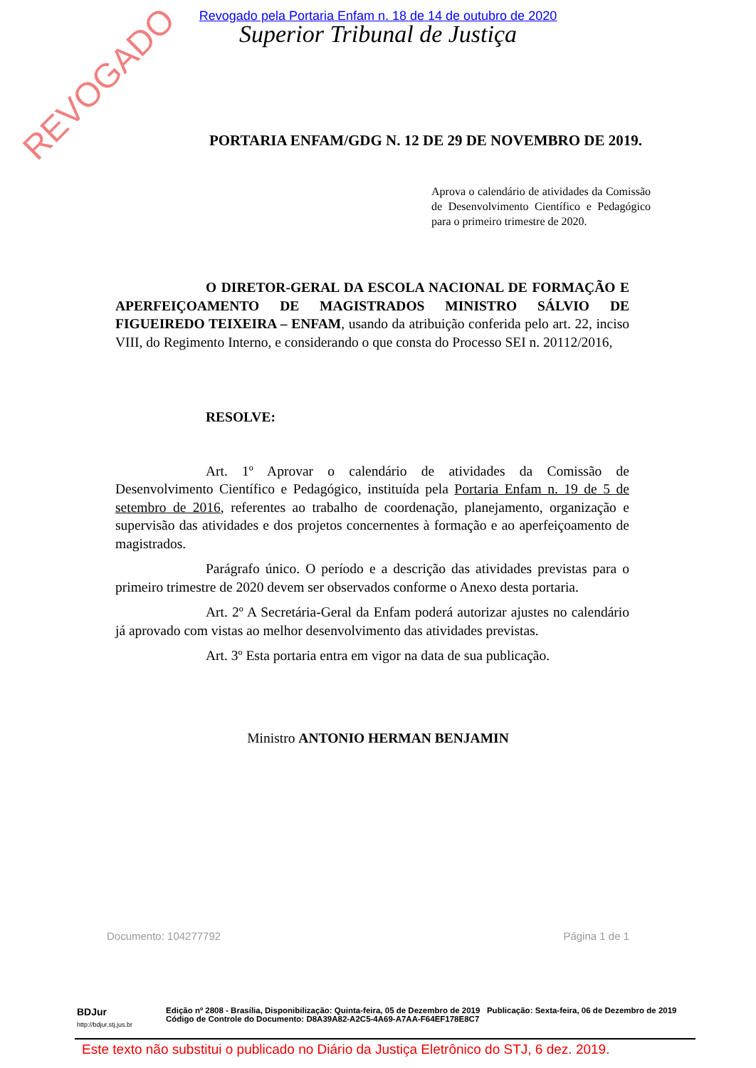Revogado pela Portaria Enfam n. 18 de 14 de outubro de 2020
Superior Tribunal de Justiça
REVOGADO
PORTARIA ENFAM/GDG N. 12 DE 29 DE NOVEMBRO DE 2019.
Aprova o calendário de atividades da Comissão de Desenvolvimento Científico e Pedagógico para o primeiro trimestre de 2020.
O DIRETOR-GERAL DA ESCOLA NACIONAL DE FORMAÇÃO E APERFEIÇOAMENTO DE MAGISTRADOS MINISTRO SÁLVIO DE FIGUEIREDO TEIXEIRA – ENFAM, usando da atribuição conferida pelo art. 22, inciso VIII, do Regimento Interno, e considerando o que consta do Processo SEI n. 20112/2016,
RESOLVE:
Art. 1º Aprovar o calendário de atividades da Comissão de Desenvolvimento Científico e Pedagógico, instituída pela Portaria Enfam n. 19 de 5 de setembro de 2016, referentes ao trabalho de coordenação, planejamento, organização e supervisão das atividades e dos projetos concernentes à formação e ao aperfeiçoamento de magistrados.
Parágrafo único. O período e a descrição das atividades previstas para o primeiro trimestre de 2020 devem ser observados conforme o Anexo desta portaria.
Art. 2º A Secretária-Geral da Enfam poderá autorizar ajustes no calendário já aprovado com vistas ao melhor desenvolvimento das atividades previstas.
Art. 3º Esta portaria entra em vigor na data de sua publicação.
Ministro ANTONIO HERMAN BENJAMIN
Documento: 104277792 Página 1 de 1
BDJur
http://bdjur.stj.jus.br
Edição nº 2808 - Brasília, Disponibilização: Quinta-feira, 05 de Dezembro de 2019 Publicação: Sexta-feira, 06 de Dezembro de 2019
Código de Controle do Documento: D8A39A82-A2C5-4A69-A7AA-F64EF178E8C7
Este texto não substitui o publicado no Diário da Justiça Eletrônico do STJ, 6 dez. 2019.